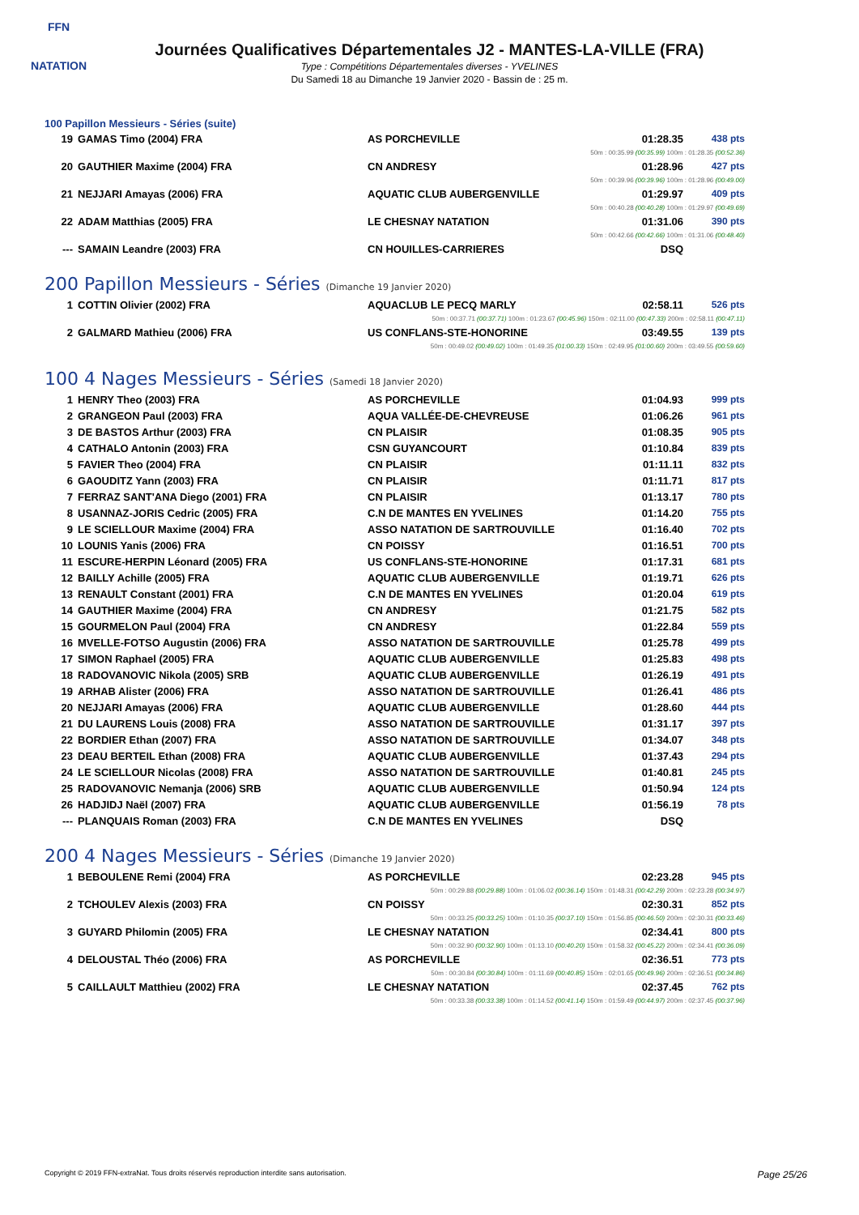FFN
NATATION
Journées Qualificatives Départementales J2 - MANTES-LA-VILLE (FRA)
Type : Compétitions Départementales diverses - YVELINES
Du Samedi 18 au Dimanche 19 Janvier 2020 - Bassin de : 25 m.
100 Papillon Messieurs - Séries (suite)
| 19 | GAMAS Timo (2004) FRA | AS PORCHEVILLE | 01:28.35 | 438 pts |
| 50m : 00:35.99 (00:35.99) 100m : 01:28.35 (00:52.36) | | | | |
| 20 | GAUTHIER Maxime (2004) FRA | CN ANDRESY | 01:28.96 | 427 pts |
| 50m : 00:39.96 (00:39.96) 100m : 01:28.96 (00:49.00) | | | | |
| 21 | NEJJARI Amayas (2006) FRA | AQUATIC CLUB AUBERGENVILLE | 01:29.97 | 409 pts |
| 50m : 00:40.28 (00:40.28) 100m : 01:29.97 (00:49.69) | | | | |
| 22 | ADAM Matthias (2005) FRA | LE CHESNAY NATATION | 01:31.06 | 390 pts |
| 50m : 00:42.66 (00:42.66) 100m : 01:31.06 (00:48.40) | | | | |
| --- | SAMAIN Leandre (2003) FRA | CN HOUILLES-CARRIERES | DSQ | |
200 Papillon Messieurs - Séries (Dimanche 19 Janvier 2020)
| 1 | COTTIN Olivier (2002) FRA | AQUACLUB LE PECQ MARLY | 02:58.11 | 526 pts |
| 50m : 00:37.71 (00:37.71) 100m : 01:23.67 (00:45.96) 150m : 02:11.00 (00:47.33) 200m : 02:58.11 (00:47.11) | | | | |
| 2 | GALMARD Mathieu (2006) FRA | US CONFLANS-STE-HONORINE | 03:49.55 | 139 pts |
| 50m : 00:49.02 (00:49.02) 100m : 01:49.35 (01:00.33) 150m : 02:49.95 (01:00.60) 200m : 03:49.55 (00:59.60) | | | | |
100 4 Nages Messieurs - Séries (Samedi 18 Janvier 2020)
| 1 | HENRY Theo (2003) FRA | AS PORCHEVILLE | 01:04.93 | 999 pts |
| 2 | GRANGEON Paul (2003) FRA | AQUA VALLÉE-DE-CHEVREUSE | 01:06.26 | 961 pts |
| 3 | DE BASTOS Arthur (2003) FRA | CN PLAISIR | 01:08.35 | 905 pts |
| 4 | CATHALO Antonin (2003) FRA | CSN GUYANCOURT | 01:10.84 | 839 pts |
| 5 | FAVIER Theo (2004) FRA | CN PLAISIR | 01:11.11 | 832 pts |
| 6 | GAOUDITZ Yann (2003) FRA | CN PLAISIR | 01:11.71 | 817 pts |
| 7 | FERRAZ SANT'ANA Diego (2001) FRA | CN PLAISIR | 01:13.17 | 780 pts |
| 8 | USANNAZ-JORIS Cedric (2005) FRA | C.N DE MANTES EN YVELINES | 01:14.20 | 755 pts |
| 9 | LE SCIELLOUR Maxime (2004) FRA | ASSO NATATION DE SARTROUVILLE | 01:16.40 | 702 pts |
| 10 | LOUNIS Yanis (2006) FRA | CN POISSY | 01:16.51 | 700 pts |
| 11 | ESCURE-HERPIN Léonard (2005) FRA | US CONFLANS-STE-HONORINE | 01:17.31 | 681 pts |
| 12 | BAILLY Achille (2005) FRA | AQUATIC CLUB AUBERGENVILLE | 01:19.71 | 626 pts |
| 13 | RENAULT Constant (2001) FRA | C.N DE MANTES EN YVELINES | 01:20.04 | 619 pts |
| 14 | GAUTHIER Maxime (2004) FRA | CN ANDRESY | 01:21.75 | 582 pts |
| 15 | GOURMELON Paul (2004) FRA | CN ANDRESY | 01:22.84 | 559 pts |
| 16 | MVELLE-FOTSO Augustin (2006) FRA | ASSO NATATION DE SARTROUVILLE | 01:25.78 | 499 pts |
| 17 | SIMON Raphael (2005) FRA | AQUATIC CLUB AUBERGENVILLE | 01:25.83 | 498 pts |
| 18 | RADOVANOVIC Nikola (2005) SRB | AQUATIC CLUB AUBERGENVILLE | 01:26.19 | 491 pts |
| 19 | ARHAB Alister (2006) FRA | ASSO NATATION DE SARTROUVILLE | 01:26.41 | 486 pts |
| 20 | NEJJARI Amayas (2006) FRA | AQUATIC CLUB AUBERGENVILLE | 01:28.60 | 444 pts |
| 21 | DU LAURENS Louis (2008) FRA | ASSO NATATION DE SARTROUVILLE | 01:31.17 | 397 pts |
| 22 | BORDIER Ethan (2007) FRA | ASSO NATATION DE SARTROUVILLE | 01:34.07 | 348 pts |
| 23 | DEAU BERTEIL Ethan (2008) FRA | AQUATIC CLUB AUBERGENVILLE | 01:37.43 | 294 pts |
| 24 | LE SCIELLOUR Nicolas (2008) FRA | ASSO NATATION DE SARTROUVILLE | 01:40.81 | 245 pts |
| 25 | RADOVANOVIC Nemanja (2006) SRB | AQUATIC CLUB AUBERGENVILLE | 01:50.94 | 124 pts |
| 26 | HADJIDJ Naël (2007) FRA | AQUATIC CLUB AUBERGENVILLE | 01:56.19 | 78 pts |
| --- | PLANQUAIS Roman (2003) FRA | C.N DE MANTES EN YVELINES | DSQ | |
200 4 Nages Messieurs - Séries (Dimanche 19 Janvier 2020)
| 1 | BEBOULENE Remi (2004) FRA | AS PORCHEVILLE | 02:23.28 | 945 pts |
| 50m : 00:29.88 (00:29.88) 100m : 01:06.02 (00:36.14) 150m : 01:48.31 (00:42.29) 200m : 02:23.28 (00:34.97) | | | | |
| 2 | TCHOULEV Alexis (2003) FRA | CN POISSY | 02:30.31 | 852 pts |
| 50m : 00:33.25 (00:33.25) 100m : 01:10.35 (00:37.10) 150m : 01:56.85 (00:46.50) 200m : 02:30.31 (00:33.46) | | | | |
| 3 | GUYARD Philomin (2005) FRA | LE CHESNAY NATATION | 02:34.41 | 800 pts |
| 50m : 00:32.90 (00:32.90) 100m : 01:13.10 (00:40.20) 150m : 01:58.32 (00:45.22) 200m : 02:34.41 (00:36.09) | | | | |
| 4 | DELOUSTAL Théo (2006) FRA | AS PORCHEVILLE | 02:36.51 | 773 pts |
| 50m : 00:30.84 (00:30.84) 100m : 01:11.69 (00:40.85) 150m : 02:01.65 (00:49.96) 200m : 02:36.51 (00:34.86) | | | | |
| 5 | CAILLAULT Matthieu (2002) FRA | LE CHESNAY NATATION | 02:37.45 | 762 pts |
| 50m : 00:33.38 (00:33.38) 100m : 01:14.52 (00:41.14) 150m : 01:59.49 (00:44.97) 200m : 02:37.45 (00:37.96) | | | | |
Copyright © 2019 FFN-extraNat. Tous droits réservés reproduction interdite sans autorisation. Page 25/26